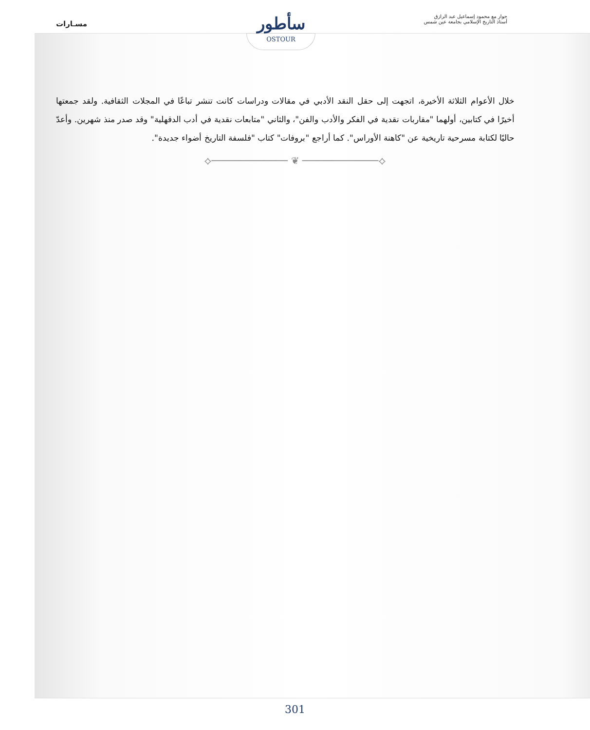حوار مع محمود إسماعيل عبد الرازق
أستاذ التاريخ الإسلامي بجامعة عين شمس
مسـارات
سأطور
OSTOUR
خلال الأعوام الثلاثة الأخيرة، اتجهت إلى حقل النقد الأدبي في مقالات ودراسات كانت تنشر تباعًا في المجلات الثقافية. ولقد جمعتها أخيرًا في كتابين، أولهما "مقاربات نقدية في الفكر والأدب والفن"، والثاني "متابعات نقدية في أدب الدقهلية" وقد صدر منذ شهرين. وأعدّ حاليًا لكتابة مسرحية تاريخية عن "كاهنة الأوراس". كما أراجع "بروفات" كتاب "فلسفة التاريخ أضواء جديدة".
⟡───────────── ❦ ─────────────⟡
301